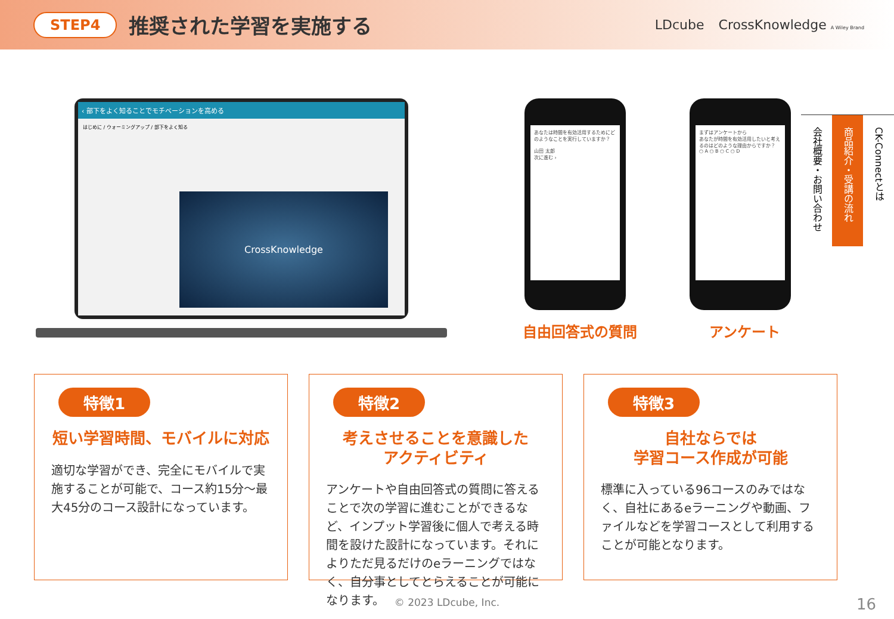STEP4 推奨された学習を実施する
LDcube CrossKnowledge A Wiley Brand
‹ 部下をよく知ることでモチベーションを高める
はじめに / ウォーミングアップ / 部下をよく知る
CrossKnowledge
あなたは時間を有効活用するためにどのようなことを実行していますか？
山田 太郎
次に進む ›
まずはアンケートから
あなたが時間を有効活用したいと考えるのはどのような理由からですか？
○ A ○ B ○ C ○ D
自由回答式の質問 アンケート
特徴1
短い学習時間、モバイルに対応
適切な学習ができ、完全にモバイルで実施することが可能で、コース約15分～最大45分のコース設計になっています。
特徴2
考えさせることを意識した
アクティビティ
アンケートや自由回答式の質問に答えることで次の学習に進むことができるなど、インプット学習後に個人で考える時間を設けた設計になっています。それによりただ見るだけのeラーニングではなく、自分事としてとらえることが可能になります。
特徴3
自社ならでは
学習コース作成が可能
標準に入っている96コースのみではなく、自社にあるeラーニングや動画、ファイルなどを学習コースとして利用することが可能となります。
CK-Connectとは
商品紹介・受講の流れ
会社概要・お問い合わせ
© 2023 LDcube, Inc. 16